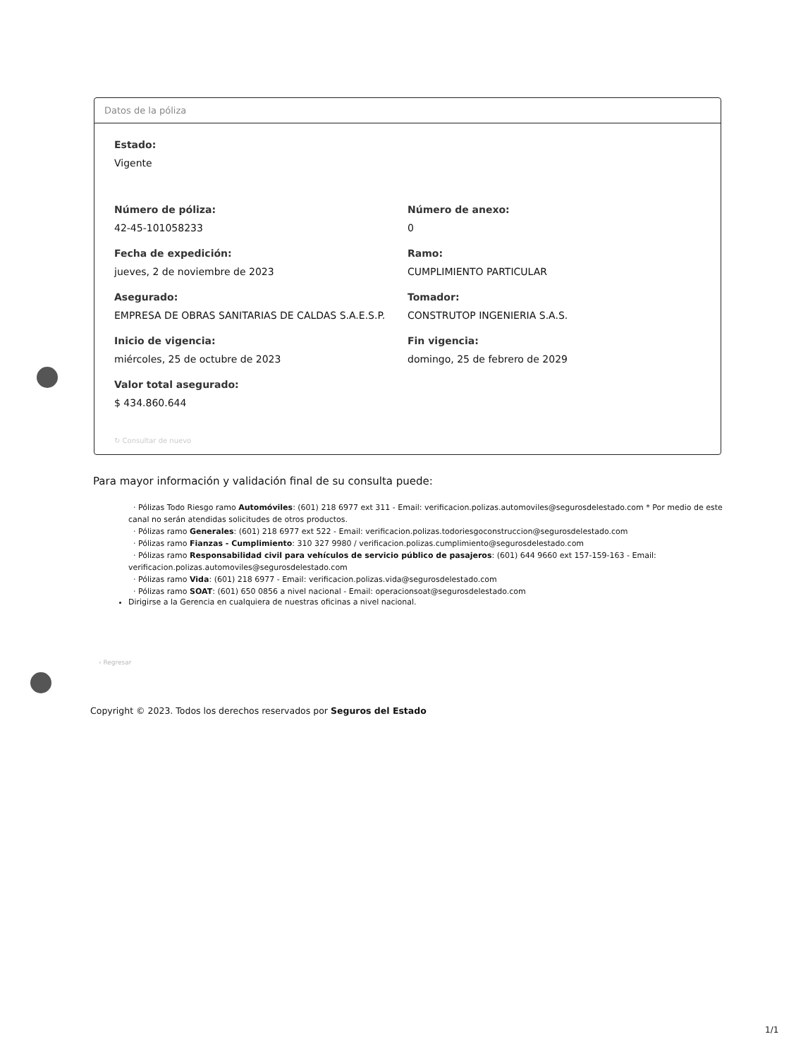Datos de la póliza
Estado:
Vigente
Número de póliza:
42-45-101058233
Número de anexo:
0
Fecha de expedición:
jueves, 2 de noviembre de 2023
Ramo:
CUMPLIMIENTO PARTICULAR
Asegurado:
EMPRESA DE OBRAS SANITARIAS DE CALDAS S.A.E.S.P.
Tomador:
CONSTRUTOP INGENIERIA S.A.S.
Inicio de vigencia:
miércoles, 25 de octubre de 2023
Fin vigencia:
domingo, 25 de febrero de 2029
Valor total asegurado:
$ 434.860.644
↻ Consultar de nuevo
Para mayor información y validación final de su consulta puede:
· Pólizas Todo Riesgo ramo Automóviles: (601) 218 6977 ext 311 - Email: verificacion.polizas.automoviles@segurosdelestado.com * Por medio de este canal no serán atendidas solicitudes de otros productos.
· Pólizas ramo Generales: (601) 218 6977 ext 522 - Email: verificacion.polizas.todoriesgoconstruccion@segurosdelestado.com
· Pólizas ramo Fianzas - Cumplimiento: 310 327 9980 / verificacion.polizas.cumplimiento@segurosdelestado.com
· Pólizas ramo Responsabilidad civil para vehículos de servicio público de pasajeros: (601) 644 9660 ext 157-159-163 - Email: verificacion.polizas.automoviles@segurosdelestado.com
· Pólizas ramo Vida: (601) 218 6977 - Email: verificacion.polizas.vida@segurosdelestado.com
· Pólizas ramo SOAT: (601) 650 0856 a nivel nacional - Email: operacionsoat@segurosdelestado.com
Dirigirse a la Gerencia en cualquiera de nuestras oficinas a nivel nacional.
‹ Regresar
Copyright © 2023. Todos los derechos reservados por Seguros del Estado
1/1